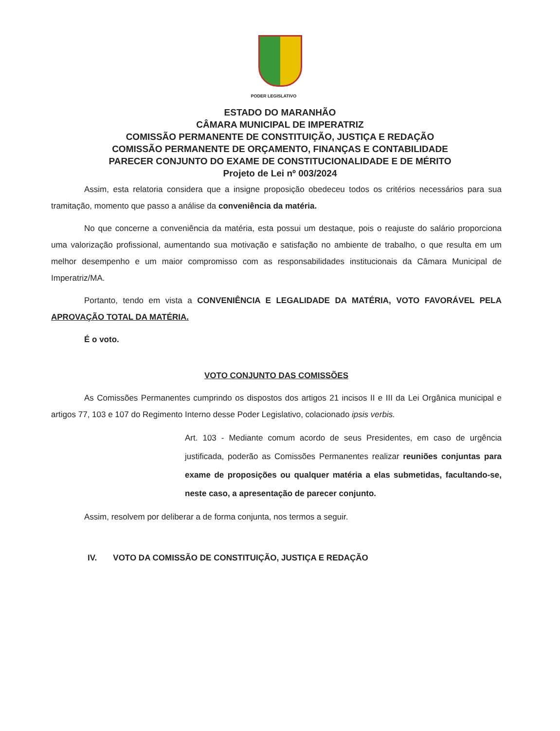PODER LEGISLATIVO
ESTADO DO MARANHÃO
CÂMARA MUNICIPAL DE IMPERATRIZ
COMISSÃO PERMANENTE DE CONSTITUIÇÃO, JUSTIÇA E REDAÇÃO
COMISSÃO PERMANENTE DE ORÇAMENTO, FINANÇAS E CONTABILIDADE
PARECER CONJUNTO DO EXAME DE CONSTITUCIONALIDADE E DE MÉRITO
Projeto de Lei nº 003/2024
Assim, esta relatoria considera que a insigne proposição obedeceu todos os critérios necessários para sua tramitação, momento que passo a análise da conveniência da matéria.
No que concerne a conveniência da matéria, esta possui um destaque, pois o reajuste do salário proporciona uma valorização profissional, aumentando sua motivação e satisfação no ambiente de trabalho, o que resulta em um melhor desempenho e um maior compromisso com as responsabilidades institucionais da Câmara Municipal de Imperatriz/MA.
Portanto, tendo em vista a CONVENIÊNCIA E LEGALIDADE DA MATÉRIA, VOTO FAVORÁVEL PELA APROVAÇÃO TOTAL DA MATÉRIA.
É o voto.
VOTO CONJUNTO DAS COMISSÕES
As Comissões Permanentes cumprindo os dispostos dos artigos 21 incisos II e III da Lei Orgânica municipal e artigos 77, 103 e 107 do Regimento Interno desse Poder Legislativo, colacionado ipsis verbis.
Art. 103 - Mediante comum acordo de seus Presidentes, em caso de urgência justificada, poderão as Comissões Permanentes realizar reuniões conjuntas para exame de proposições ou qualquer matéria a elas submetidas, facultando-se, neste caso, a apresentação de parecer conjunto.
Assim, resolvem por deliberar a de forma conjunta, nos termos a seguir.
IV. VOTO DA COMISSÃO DE CONSTITUIÇÃO, JUSTIÇA E REDAÇÃO